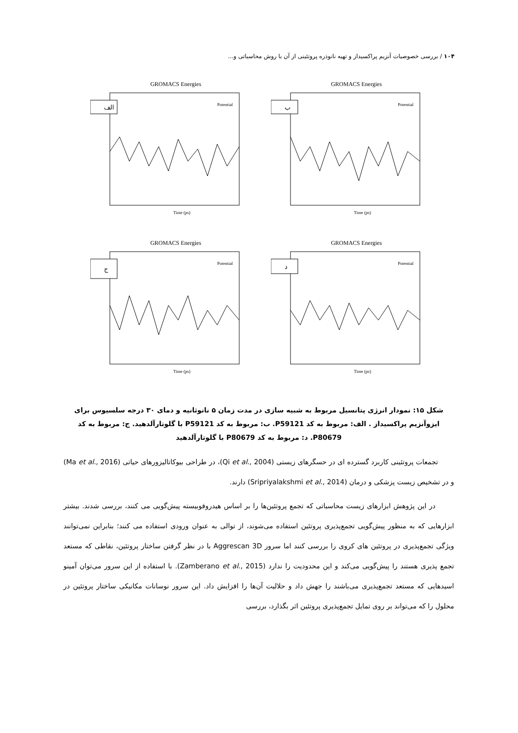۱۰۴ / بررسی خصوصیات آنزیم پراکسیداز و تهیه نانوذره پروتئینی از آن با روش محاسباتی و...
GROMACS Energies
الف
Potential
Time (ps)
GROMACS Energies
ب
Potential
Time (ps)
GROMACS Energies
ج
Potential
Time (ps)
GROMACS Energies
د
Potential
Time (ps)
شکل ۱۵: نمودار انرژی پتانسیل مربوط به شبیه سازی در مدت زمان ۵ نانوثانیه و دمای ۳۰ درجه سلسیوس برای ایزوآنزیم پراکسیداز . الف: مربوط به کد P59121. ب: مربوط به کد P59121 با گلوتارآلدهید. ج: مربوط به کد P80679. د: مربوط به کد P80679 با گلوتارآلدهید
تجمعات پروتئینی کاربرد گسترده ای در حسگرهای زیستی (Qi et al., 2004)، در طراحی بیوکاتالیزورهای حیاتی (Ma et al., 2016) و در تشخیص زیست پزشکی و درمان (Sripriyalakshmi et al., 2014) دارند.
در این پژوهش ابزارهای زیست محاسباتی که تجمع پروتئین‌ها را بر اساس هیدروفوبیسته پیش‌گویی می کنند، بررسی شدند. بیشتر ابزارهایی که به منظور پیش‌گویی تجمع‌پذیری پروتئین استفاده می‌شوند، از توالی به عنوان ورودی استفاده می کنند؛ بنابراین نمی‌توانند ویژگی تجمع‌پذیری در پروتئین های کروی را بررسی کنند اما سرور Aggrescan 3D با در نظر گرفتن ساختار پروتئین، نقاطی که مستعد تجمع پذیری هستند را پیش‌گویی می‌کند و این محدودیت را ندارد (Zamberano et al., 2015). با استفاده از این سرور می‌توان آمینو اسیدهایی که مستعد تجمع‌پذیری می‌باشند را جهش داد و حلالیت آن‌ها را افزایش داد. این سرور نوسانات مکانیکی ساختار پروتئین در محلول را که می‌تواند بر روی تمایل تجمع‌پذیری پروتئین اثر بگذارد، بررسی